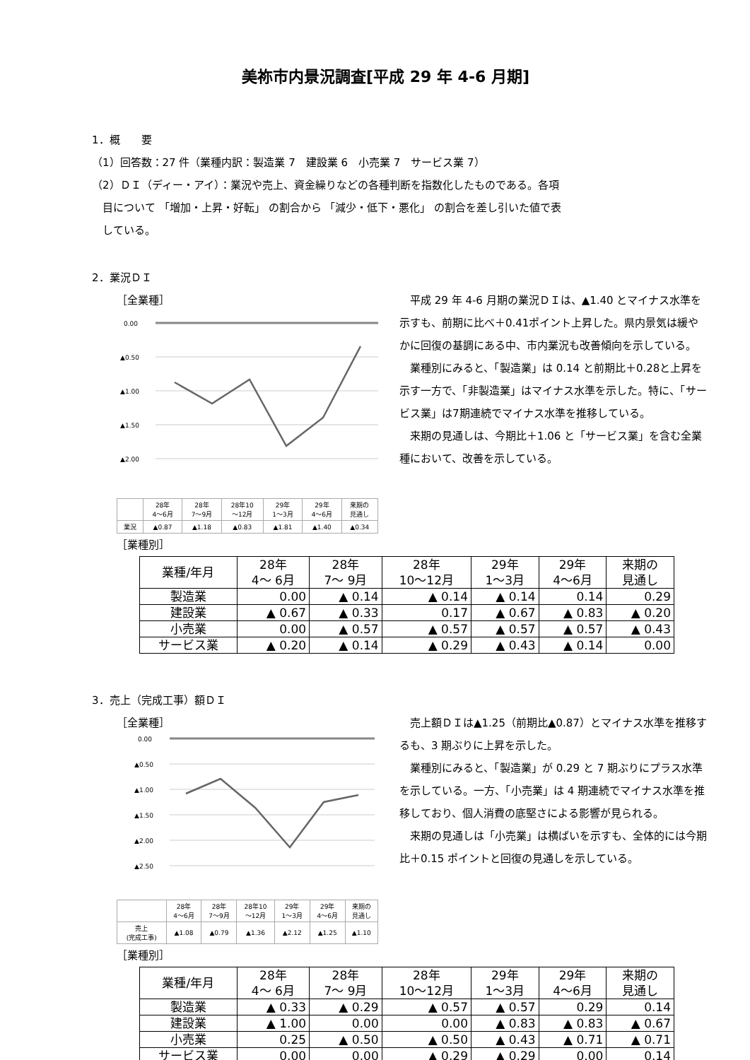美祢市内景況調査[平成 29 年 4-6 月期]
1．概　　要
（1）回答数：27 件（業種内訳：製造業 7　建設業 6　小売業 7　サービス業 7）
（2）ＤＩ（ディー・アイ）：業況や売上、資金繰りなどの各種判断を指数化したものである。各項
目について 「増加・上昇・好転」 の割合から 「減少・低下・悪化」 の割合を差し引いた値で表
している。
2．業況ＤＩ
［全業種］
0.00
▲0.50
▲1.00
▲1.50
▲2.00
| | 28年 4～6月 | 28年 7～9月 | 28年10 ～12月 | 29年 1～3月 | 29年 4～6月 | 来期の 見通し |
| 業況 | ▲0.87 | ▲1.18 | ▲0.83 | ▲1.81 | ▲1.40 | ▲0.34 |
　平成 29 年 4-6 月期の業況ＤＩは、▲1.40 とマイナス水準を示すも、前期に比べ＋0.41ポイント上昇した。県内景気は緩やかに回復の基調にある中、市内業況も改善傾向を示している。
　業種別にみると、「製造業」は 0.14 と前期比＋0.28と上昇を示す一方で、「非製造業」はマイナス水準を示した。特に、「サービス業」は7期連続でマイナス水準を推移している。
　来期の見通しは、今期比＋1.06 と「サービス業」を含む全業種において、改善を示している。
［業種別］
| 業種/年月 | 28年 4～ 6月 | 28年 7～ 9月 | 28年 10～12月 | 29年 1～3月 | 29年 4～6月 | 来期の 見通し |
| --- | --- | --- | --- | --- | --- | --- |
| 製造業 | 0.00 | ▲ 0.14 | ▲ 0.14 | ▲ 0.14 | 0.14 | 0.29 |
| 建設業 | ▲ 0.67 | ▲ 0.33 | 0.17 | ▲ 0.67 | ▲ 0.83 | ▲ 0.20 |
| 小売業 | 0.00 | ▲ 0.57 | ▲ 0.57 | ▲ 0.57 | ▲ 0.57 | ▲ 0.43 |
| サービス業 | ▲ 0.20 | ▲ 0.14 | ▲ 0.29 | ▲ 0.43 | ▲ 0.14 | 0.00 |
3．売上（完成工事）額ＤＩ
［全業種］
0.00
▲0.50
▲1.00
▲1.50
▲2.00
▲2.50
| | 28年 4～6月 | 28年 7～9月 | 28年10 ～12月 | 29年 1～3月 | 29年 4～6月 | 来期の 見通し |
| 売上 (完成工事) | ▲1.08 | ▲0.79 | ▲1.36 | ▲2.12 | ▲1.25 | ▲1.10 |
　売上額ＤＩは▲1.25（前期比▲0.87）とマイナス水準を推移するも、3 期ぶりに上昇を示した。
　業種別にみると、「製造業」が 0.29 と 7 期ぶりにプラス水準を示している。一方、「小売業」は 4 期連続でマイナス水準を推移しており、個人消費の底堅さによる影響が見られる。
　来期の見通しは「小売業」は横ばいを示すも、全体的には今期比＋0.15 ポイントと回復の見通しを示している。
［業種別］
| 業種/年月 | 28年 4～ 6月 | 28年 7～ 9月 | 28年 10～12月 | 29年 1～3月 | 29年 4～6月 | 来期の 見通し |
| --- | --- | --- | --- | --- | --- | --- |
| 製造業 | ▲ 0.33 | ▲ 0.29 | ▲ 0.57 | ▲ 0.57 | 0.29 | 0.14 |
| 建設業 | ▲ 1.00 | 0.00 | 0.00 | ▲ 0.83 | ▲ 0.83 | ▲ 0.67 |
| 小売業 | 0.25 | ▲ 0.50 | ▲ 0.50 | ▲ 0.43 | ▲ 0.71 | ▲ 0.71 |
| サービス業 | 0.00 | 0.00 | ▲ 0.29 | ▲ 0.29 | 0.00 | 0.14 |